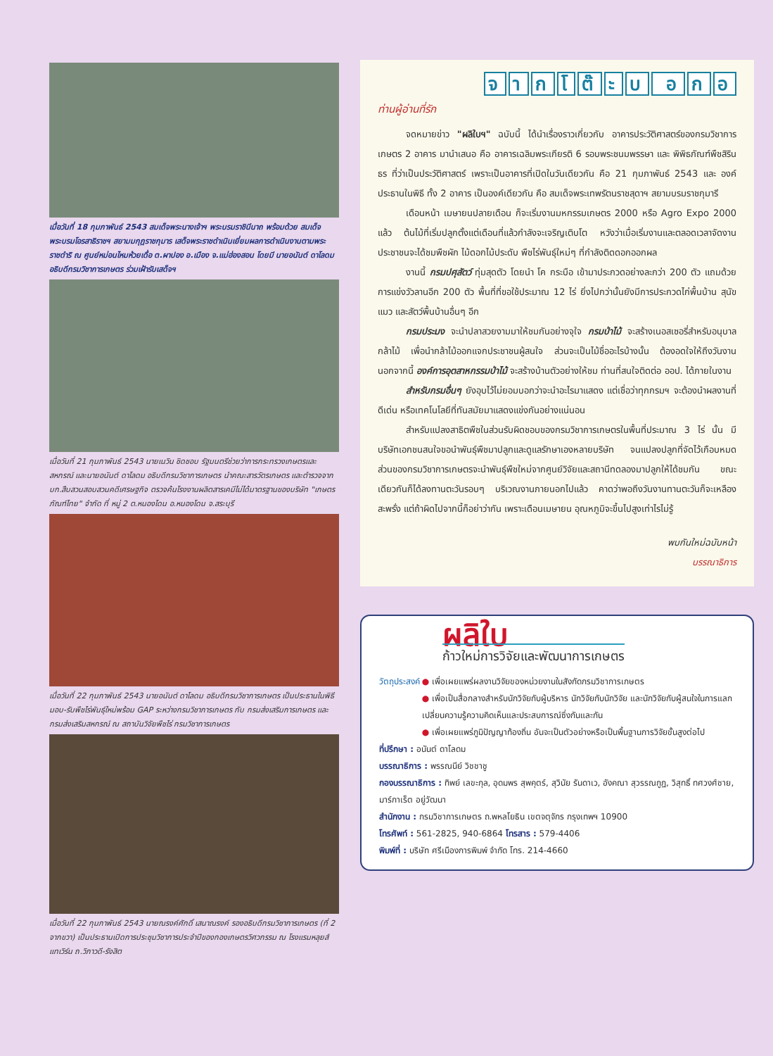เมื่อวันที่ 18 กุมภาพันธ์ 2543 สมเด็จพระนางเจ้าฯ พระบรมราชินีนาถ พร้อมด้วย สมเด็จพระบรมโอรสาธิราชฯ สยามมกุฎราชกุมาร เสด็จพระราชดำเนินเยี่ยมผลการดำเนินงานตามพระราชดำริ ณ ศูนย์หม่อนไหมห้วยเดื่อ ต.ผาปอง อ.เมือง จ.แม่ฮ่องสอน โดยมี นายอนันต์ ดาโลดม อธิบดีกรมวิชาการเกษตร ร่วมเฝ้ารับเสด็จฯ
เมื่อวันที่ 21 กุมภาพันธ์ 2543 นายเนวิน ชิดชอบ รัฐมนตรีช่วยว่าการกระทรวงเกษตรและสหกรณ์ และนายอนันต์ ดาโลดม อธิบดีกรมวิชาการเกษตร นำคณะสารวัตรเกษตร และตำรวจจาก บก.สืบสวนสอบสวนคดีเศรษฐกิจ ตรวจค้นโรงงานผลิตสารเคมีไม่ได้มาตรฐานของบริษัท "เกษตรภัณฑ์ไทย" จำกัด ที่ หมู่ 2 ต.หนองโดน อ.หนองโดน จ.สระบุรี
เมื่อวันที่ 22 กุมภาพันธ์ 2543 นายอนันต์ ดาโลดม อธิบดีกรมวิชาการเกษตร เป็นประธานในพิธีมอบ-รับพืชไร่พันธุ์ใหม่พร้อม GAP ระหว่างกรมวิชาการเกษตร กับ กรมส่งเสริมการเกษตร และกรมส่งเสริมสหกรณ์ ณ สถาบันวิจัยพืชไร่ กรมวิชาการเกษตร
เมื่อวันที่ 22 กุมภาพันธ์ 2543 นายณรงค์ศักดิ์ เสนาณรงค์ รองอธิบดีกรมวิชาการเกษตร (ที่ 2 จากขวา) เป็นประธานเปิดการประชุมวิชาการประจำปีของกองเกษตรวิศวกรรม ณ โรงแรมหลุยส์ แทเวิร์น ถ.วิภาวดี-รังสิต
จากโ ต๊ ะบ อกอ
ท่านผู้อ่านที่รัก
จดหมายข่าว "ผลิใบฯ" ฉบับนี้ ได้นำเรื่องราวเกี่ยวกับ อาคารประวัติศาสตร์ของกรมวิชาการเกษตร 2 อาคาร มานำเสนอ คือ อาคารเฉลิมพระเกียรติ 6 รอบพระชนมพรรษา และ พิพิธภัณฑ์พืชสิรินธร ที่ว่าเป็นประวัติศาสตร์ เพราะเป็นอาคารที่เปิดในวันเดียวกัน คือ 21 กุมภาพันธ์ 2543 และ องค์ประธานในพิธี ทั้ง 2 อาคาร เป็นองค์เดียวกัน คือ สมเด็จพระเทพรัตนราชสุดาฯ สยามบรมราชกุมารี
เดือนหน้า เมษายนปลายเดือน ก็จะเริ่มงานมหกรรมเกษตร 2000 หรือ Agro Expo 2000 แล้ว ต้นไม้ที่เริ่มปลูกตั้งแต่เดือนที่แล้วกำลังจะเจริญเติบโต หวังว่าเมื่อเริ่มงานและตลอดเวลาจัดงาน ประชาชนจะได้ชมพืชผัก ไม้ดอกไม้ประดับ พืชไร่พันธุ์ใหม่ๆ ที่กำลังติดดอกออกผล
งานนี้ กรมปศุสัตว์ ทุ่มสุดตัว โดยนำ โค กระบือ เข้ามาประกวดอย่างละกว่า 200 ตัว แถมด้วยการแข่งวัวลานอีก 200 ตัว พื้นที่ที่ขอใช้ประมาณ 12 ไร่ ยิ่งไปกว่านั้นยังมีการประกวดไก่พื้นบ้าน สุนัข แมว และสัตว์พื้นบ้านอื่นๆ อีก
กรมประมง จะนำปลาสวยงามมาให้ชมกันอย่างจุใจ กรมป่าไม้ จะสร้างเนอสเซอรี่สำหรับอนุบาลกล้าไม้ เพื่อนำกล้าไม้ออกแจกประชาชนผู้สนใจ ส่วนจะเป็นไม้ชื่ออะไรบ้างนั้น ต้องอดใจให้ถึงวันงาน นอกจากนี้ องค์การอุตสาหกรรมป่าไม้ จะสร้างบ้านตัวอย่างให้ชม ท่านที่สนใจติดต่อ ออป. ได้ภายในงาน
สำหรับกรมอื่นๆ ยังอุบไว้ไม่ยอมบอกว่าจะนำอะไรมาแสดง แต่เชื่อว่าทุกกรมฯ จะต้องนำผลงานที่ดีเด่น หรือเทคโนโลยีที่ทันสมัยมาแสดงแข่งกันอย่างแน่นอน
สำหรับแปลงสาธิตพืชในส่วนรับผิดชอบของกรมวิชาการเกษตรในพื้นที่ประมาณ 3 ไร่ นั้น มีบริษัทเอกชนสนใจขอนำพันธุ์พืชมาปลูกและดูแลรักษาเองหลายบริษัท จนแปลงปลูกที่จัดไว้เกือบหมด ส่วนของกรมวิชาการเกษตรจะนำพันธุ์พืชใหม่จากศูนย์วิจัยและสถานีทดลองมาปลูกให้ได้ชมกัน ขณะเดียวกันก็ได้ลงทานตะวันรอบๆ บริเวณงานภายนอกไปแล้ว คาดว่าพอถึงวันงานทานตะวันก็จะเหลืองสะพรั่ง แต่ถ้าผิดไปจากนี้ก็อย่าว่ากัน เพราะเดือนเมษายน อุณหภูมิจะขึ้นไปสูงเท่าไรไม่รู้
พบกันใหม่ฉบับหน้า
บรรณาธิการ
ผลิใบ
ก้าวใหม่การวิจัยและพัฒนาการเกษตร
วัตถุประสงค์ ● เพื่อเผยแพร่ผลงานวิจัยของหน่วยงานในสังกัดกรมวิชาการเกษตร
● เพื่อเป็นสื่อกลางสำหรับนักวิจัยกับผู้บริหาร นักวิจัยกับนักวิจัย และนักวิจัยกับผู้สนใจในการแลกเปลี่ยนความรู้ความคิดเห็นและประสบการณ์ซึ่งกันและกัน
● เพื่อเผยแพร่ภูมิปัญญาท้องถิ่น อันจะเป็นตัวอย่างหรือเป็นพื้นฐานการวิจัยขั้นสูงต่อไป
ที่ปรึกษา : อนันต์ ดาโลดม
บรรณาธิการ : พรรณนีย์ วิชชาชู
กองบรรณาธิการ : ทิพย์ เลขะกุล, อุดมพร สุพคุตร์, สุวินัย รันดาเว, อังคณา สุวรรณกูฏ, วิสุทธิ์ ทศวงศ์ชาย, มาร์กาเร็ต อยู่วัฒนา
สำนักงาน : กรมวิชาการเกษตร ถ.พหลโยธิน เขตจตุจักร กรุงเทพฯ 10900
โทรศัพท์ : 561-2825, 940-6864 โทรสาร : 579-4406
พิมพ์ที่ : บริษัท ศรีเมืองการพิมพ์ จำกัด โทร. 214-4660